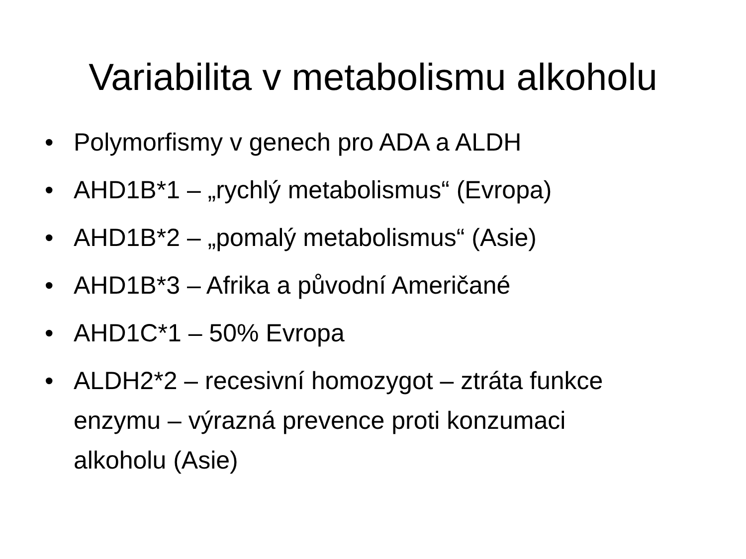Variabilita v metabolismu alkoholu
• Polymorfismy v genech pro ADA a ALDH
• AHD1B*1 – „rychlý metabolismus“ (Evropa)
• AHD1B*2 – „pomalý metabolismus“ (Asie)
• AHD1B*3 – Afrika a původní Američané
• AHD1C*1 – 50% Evropa
• ALDH2*2 – recesivní homozygot – ztráta funkce enzymu – výrazná prevence proti konzumaci alkoholu (Asie)